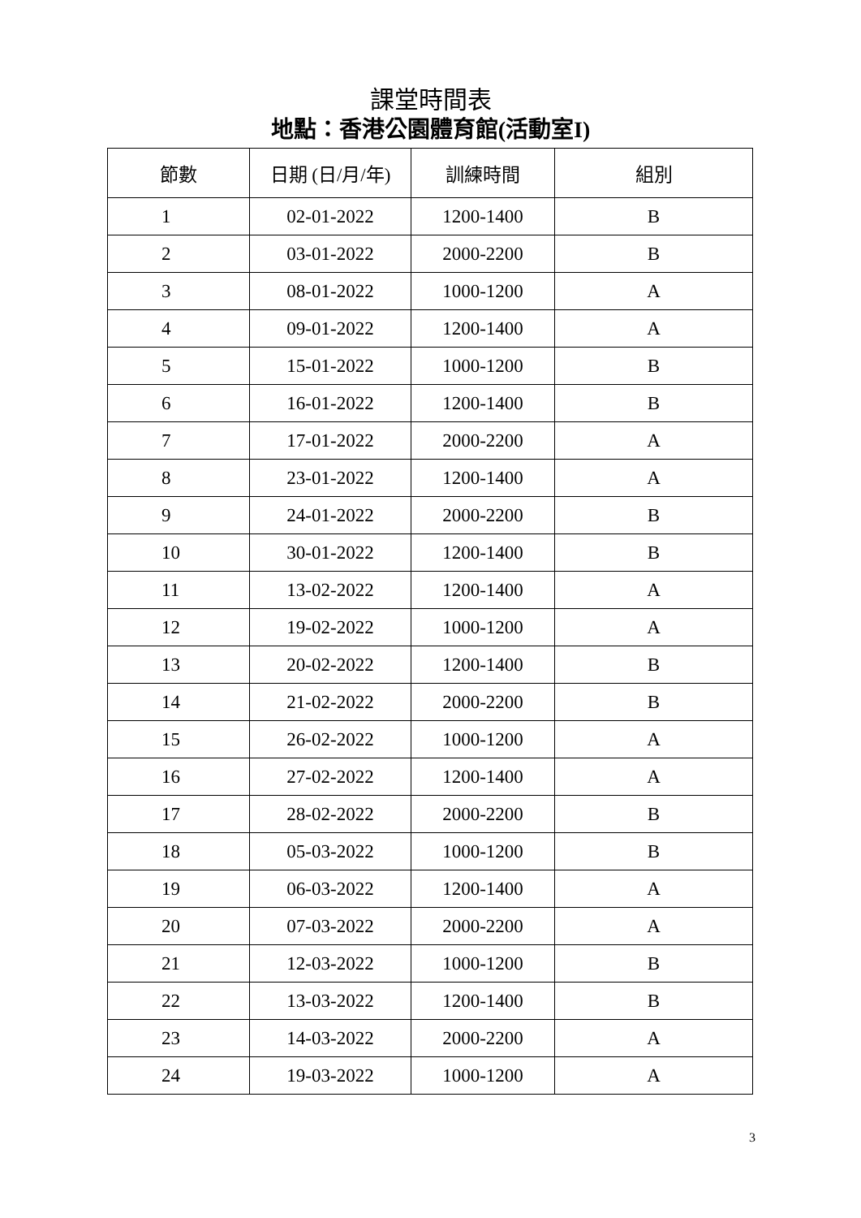課堂時間表
地點：香港公園體育館(活動室I)
| 節數 | 日期 (日/月/年) | 訓練時間 | 組別 |
| --- | --- | --- | --- |
| 1 | 02-01-2022 | 1200-1400 | B |
| 2 | 03-01-2022 | 2000-2200 | B |
| 3 | 08-01-2022 | 1000-1200 | A |
| 4 | 09-01-2022 | 1200-1400 | A |
| 5 | 15-01-2022 | 1000-1200 | B |
| 6 | 16-01-2022 | 1200-1400 | B |
| 7 | 17-01-2022 | 2000-2200 | A |
| 8 | 23-01-2022 | 1200-1400 | A |
| 9 | 24-01-2022 | 2000-2200 | B |
| 10 | 30-01-2022 | 1200-1400 | B |
| 11 | 13-02-2022 | 1200-1400 | A |
| 12 | 19-02-2022 | 1000-1200 | A |
| 13 | 20-02-2022 | 1200-1400 | B |
| 14 | 21-02-2022 | 2000-2200 | B |
| 15 | 26-02-2022 | 1000-1200 | A |
| 16 | 27-02-2022 | 1200-1400 | A |
| 17 | 28-02-2022 | 2000-2200 | B |
| 18 | 05-03-2022 | 1000-1200 | B |
| 19 | 06-03-2022 | 1200-1400 | A |
| 20 | 07-03-2022 | 2000-2200 | A |
| 21 | 12-03-2022 | 1000-1200 | B |
| 22 | 13-03-2022 | 1200-1400 | B |
| 23 | 14-03-2022 | 2000-2200 | A |
| 24 | 19-03-2022 | 1000-1200 | A |
3